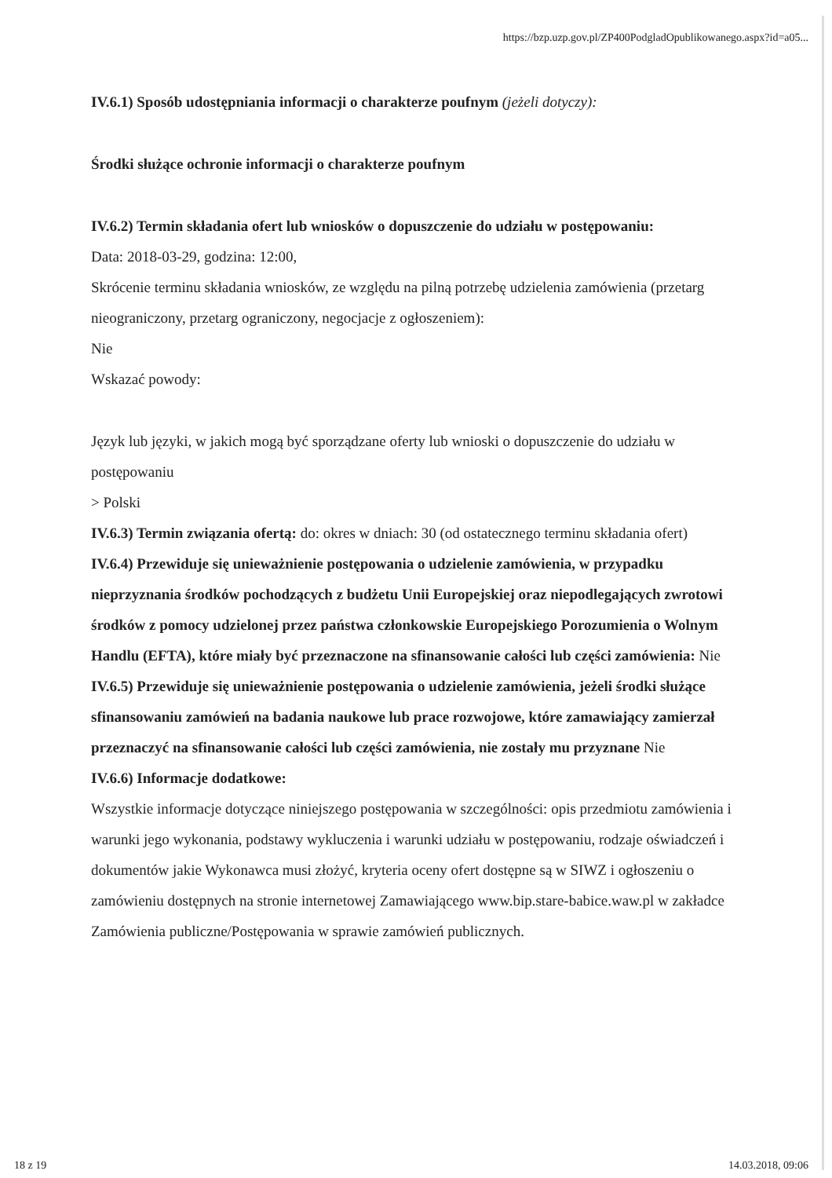https://bzp.uzp.gov.pl/ZP400PodgladOpublikowanego.aspx?id=a05...
IV.6.1) Sposób udostępniania informacji o charakterze poufnym (jeżeli dotyczy):
Środki służące ochronie informacji o charakterze poufnym
IV.6.2) Termin składania ofert lub wniosków o dopuszczenie do udziału w postępowaniu:
Data: 2018-03-29, godzina: 12:00,
Skrócenie terminu składania wniosków, ze względu na pilną potrzebę udzielenia zamówienia (przetarg nieograniczony, przetarg ograniczony, negocjacje z ogłoszeniem):
Nie
Wskazać powody:
Język lub języki, w jakich mogą być sporządzane oferty lub wnioski o dopuszczenie do udziału w postępowaniu
> Polski
IV.6.3) Termin związania ofertą: do: okres w dniach: 30 (od ostatecznego terminu składania ofert)
IV.6.4) Przewiduje się unieważnienie postępowania o udzielenie zamówienia, w przypadku nieprzyznania środków pochodzących z budżetu Unii Europejskiej oraz niepodlegających zwrotowi środków z pomocy udzielonej przez państwa członkowskie Europejskiego Porozumienia o Wolnym Handlu (EFTA), które miały być przeznaczone na sfinansowanie całości lub części zamówienia: Nie
IV.6.5) Przewiduje się unieważnienie postępowania o udzielenie zamówienia, jeżeli środki służące sfinansowaniu zamówień na badania naukowe lub prace rozwojowe, które zamawiający zamierzał przeznaczyć na sfinansowanie całości lub części zamówienia, nie zostały mu przyznane Nie
IV.6.6) Informacje dodatkowe:
Wszystkie informacje dotyczące niniejszego postępowania w szczególności: opis przedmiotu zamówienia i warunki jego wykonania, podstawy wykluczenia i warunki udziału w postępowaniu, rodzaje oświadczeń i dokumentów jakie Wykonawca musi złożyć, kryteria oceny ofert dostępne są w SIWZ i ogłoszeniu o zamówieniu dostępnych na stronie internetowej Zamawiającego www.bip.stare-babice.waw.pl w zakładce Zamówienia publiczne/Postępowania w sprawie zamówień publicznych.
18 z 19 14.03.2018, 09:06